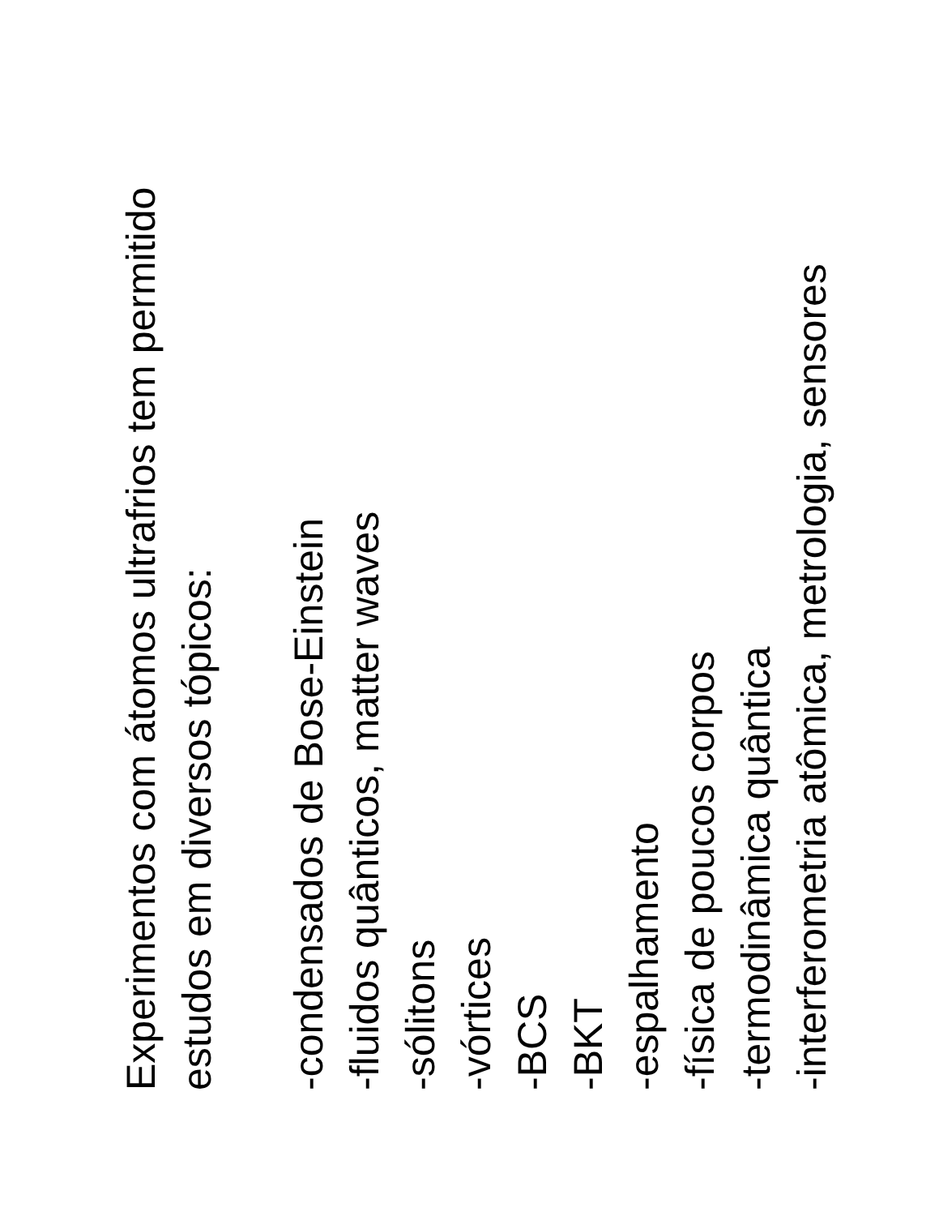Experimentos com átomos ultrafrios tem permitido
estudos em diversos tópicos:
-condensados de Bose-Einstein
-fluidos quânticos, matter waves
-sólitons
-vórtices
-BCS
-BKT
-espalhamento
-física de poucos corpos
-termodinâmica quântica
-interferometria atômica, metrologia, sensores